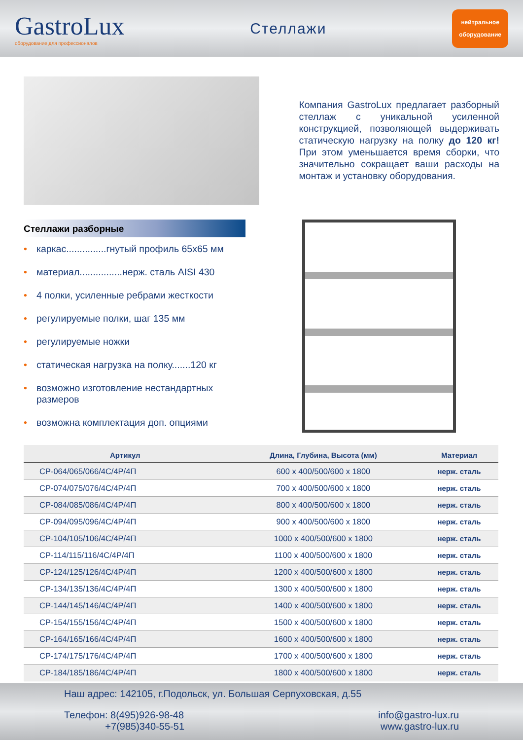GastroLux
оборудование для профессионалов
Стеллажи
нейтральное
оборудование
Компания GastroLux предлагает разборный стеллаж с уникальной усиленной конструкцией, позволяющей выдерживать статическую нагрузку на полку до 120 кг! При этом уменьшается время сборки, что значительно сокращает ваши расходы на монтаж и установку оборудования.
Стеллажи разборные
• каркас...............гнутый профиль 65х65 мм
• материал................нерж. сталь AISI 430
• 4 полки, усиленные ребрами жесткости
• регулируемые полки, шаг 135 мм
• регулируемые ножки
• статическая нагрузка на полку.......120 кг
• возможно изготовление нестандартных размеров
• возможна комплектация доп. опциями
| Артикул | Длина, Глубина, Высота (мм) | Материал |
| --- | --- | --- |
| СР-064/065/066/4С/4Р/4П | 600 х 400/500/600 х 1800 | нерж. сталь |
| СР-074/075/076/4С/4Р/4П | 700 х 400/500/600 х 1800 | нерж. сталь |
| СР-084/085/086/4С/4Р/4П | 800 х 400/500/600 х 1800 | нерж. сталь |
| СР-094/095/096/4С/4Р/4П | 900 х 400/500/600 х 1800 | нерж. сталь |
| СР-104/105/106/4С/4Р/4П | 1000 х 400/500/600 х 1800 | нерж. сталь |
| СР-114/115/116/4С/4Р/4П | 1100 х 400/500/600 х 1800 | нерж. сталь |
| СР-124/125/126/4С/4Р/4П | 1200 х 400/500/600 х 1800 | нерж. сталь |
| СР-134/135/136/4С/4Р/4П | 1300 х 400/500/600 х 1800 | нерж. сталь |
| СР-144/145/146/4С/4Р/4П | 1400 х 400/500/600 х 1800 | нерж. сталь |
| СР-154/155/156/4С/4Р/4П | 1500 х 400/500/600 х 1800 | нерж. сталь |
| СР-164/165/166/4С/4Р/4П | 1600 х 400/500/600 х 1800 | нерж. сталь |
| СР-174/175/176/4С/4Р/4П | 1700 х 400/500/600 х 1800 | нерж. сталь |
| СР-184/185/186/4С/4Р/4П | 1800 х 400/500/600 х 1800 | нерж. сталь |
Наш адрес: 142105, г.Подольск, ул. Большая Серпуховская, д.55
Телефон: 8(495)926-98-48
+7(985)340-55-51
info@gastro-lux.ru
www.gastro-lux.ru